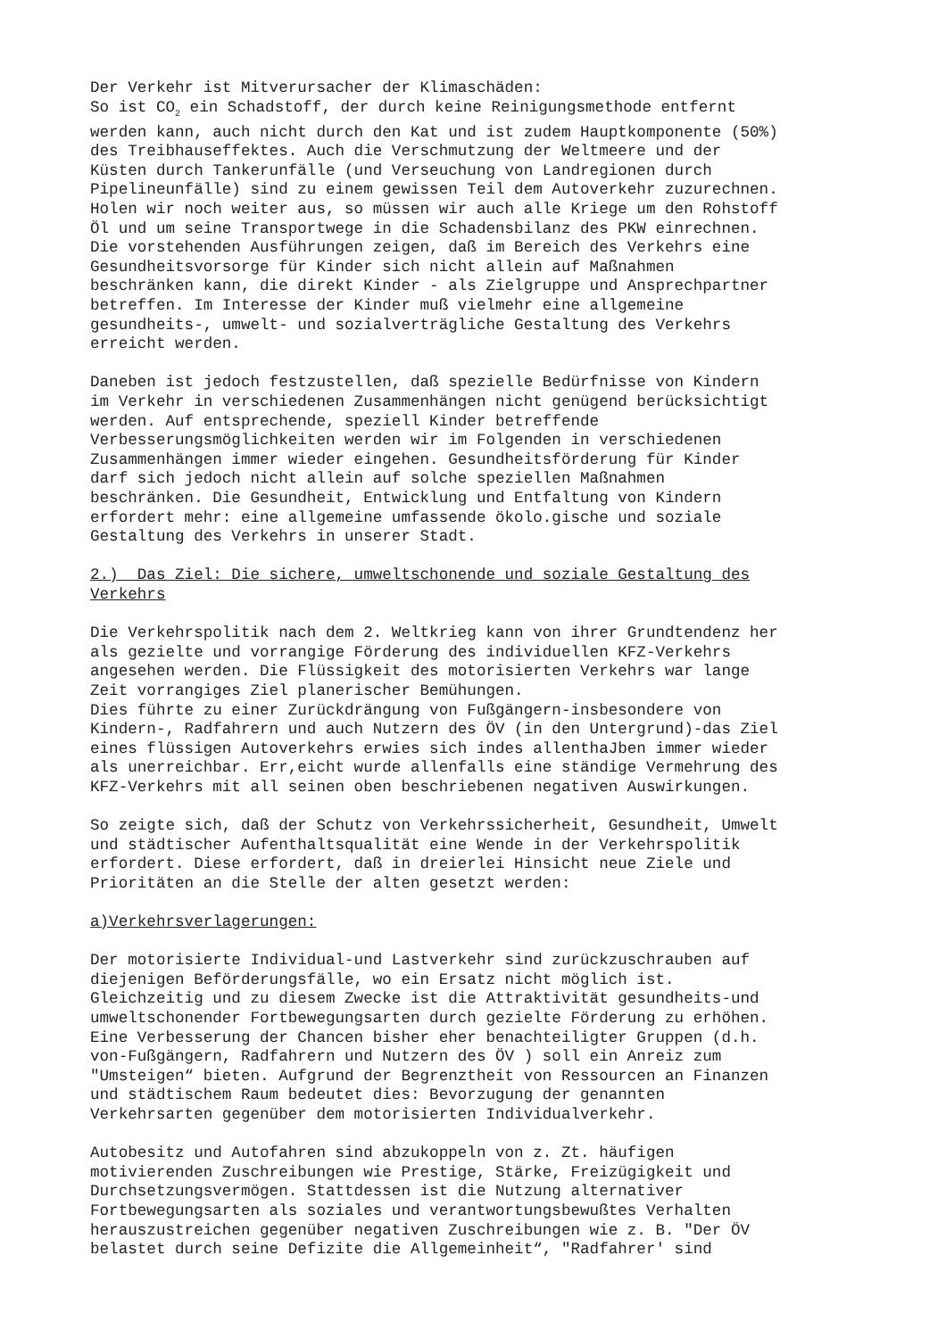Der Verkehr ist Mitverursacher der Klimaschäden: So ist CO<sub>2</sub> ein Schadstoff, der durch keine Reinigungsmethode entfernt werden kann, auch nicht durch den Kat und ist zudem Hauptkomponente (50%) des Treibhauseffektes. Auch die Verschmutzung der Weltmeere und der Küsten durch Tankerunfälle (und Verseuchung von Landregionen durch Pipelineunfälle) sind zu einem gewissen Teil dem Autoverkehr zuzurechnen. Holen wir noch weiter aus, so müssen wir auch alle Kriege um den Rohstoff Öl und um seine Transportwege in die Schadensbilanz des PKW einrechnen. Die vorstehenden Ausführungen zeigen, daß im Bereich des Verkehrs eine Gesundheitsvorsorge für Kinder sich nicht allein auf Maßnahmen beschränken kann, die direkt Kinder - als Zielgruppe und Ansprechpartner betreffen. Im Interesse der Kinder muß vielmehr eine allgemeine gesundheits-, umwelt- und sozialverträgliche Gestaltung des Verkehrs erreicht werden. Daneben ist jedoch festzustellen, daß spezielle Bedürfnisse von Kindern im Verkehr in verschiedenen Zusammenhängen nicht genügend berücksichtigt werden. Auf entsprechende, speziell Kinder betreffende Verbesserungsmöglichkeiten werden wir im Folgenden in verschiedenen Zusammenhängen immer wieder eingehen. Gesundheitsförderung für Kinder darf sich jedoch nicht allein auf solche speziellen Maßnahmen beschränken. Die Gesundheit, Entwicklung und Entfaltung von Kindern erfordert mehr: eine allgemeine umfassende ökolo.gische und soziale Gestaltung des Verkehrs in unserer Stadt. 2.) Das Ziel: Die sichere, umweltschonende und soziale Gestaltung des Verkehrs Die Verkehrspolitik nach dem 2. Weltkrieg kann von ihrer Grundtendenz her als gezielte und vorrangige Förderung des individuellen KFZ-Verkehrs angesehen werden. Die Flüssigkeit des motorisierten Verkehrs war lange Zeit vorrangiges Ziel planerischer Bemühungen. Dies führte zu einer Zurückdrängung von Fußgängern-insbesondere von Kindern-, Radfahrern und auch Nutzern des ÖV (in den Untergrund)-das Ziel eines flüssigen Autoverkehrs erwies sich indes allenthaJben immer wieder als unerreichbar. Err,eicht wurde allenfalls eine ständige Vermehrung des KFZ-Verkehrs mit all seinen oben beschriebenen negativen Auswirkungen. So zeigte sich, daß der Schutz von Verkehrssicherheit, Gesundheit, Umwelt und städtischer Aufenthaltsqualität eine Wende in der Verkehrspolitik erfordert. Diese erfordert, daß in dreierlei Hinsicht neue Ziele und Prioritäten an die Stelle der alten gesetzt werden: a)Verkehrsverlagerungen: Der motorisierte Individual-und Lastverkehr sind zurückzuschrauben auf diejenigen Beförderungsfälle, wo ein Ersatz nicht möglich ist. Gleichzeitig und zu diesem Zwecke ist die Attraktivität gesundheits-und umweltschonender Fortbewegungsarten durch gezielte Förderung zu erhöhen. Eine Verbesserung der Chancen bisher eher benachteiligter Gruppen (d.h. von-Fußgängern, Radfahrern und Nutzern des ÖV ) soll ein Anreiz zum "Umsteigen“ bieten. Aufgrund der Begrenztheit von Ressourcen an Finanzen und städtischem Raum bedeutet dies: Bevorzugung der genannten Verkehrsarten gegenüber dem motorisierten Individualverkehr. Autobesitz und Autofahren sind abzukoppeln von z. Zt. häufigen motivierenden Zuschreibungen wie Prestige, Stärke, Freizügigkeit und Durchsetzungsvermögen. Stattdessen ist die Nutzung alternativer Fortbewegungsarten als soziales und verantwortungsbewußtes Verhalten herauszustreichen gegenüber negativen Zuschreibungen wie z. B. "Der ÖV belastet durch seine Defizite die Allgemeinheit“, "Radfahrer' sind